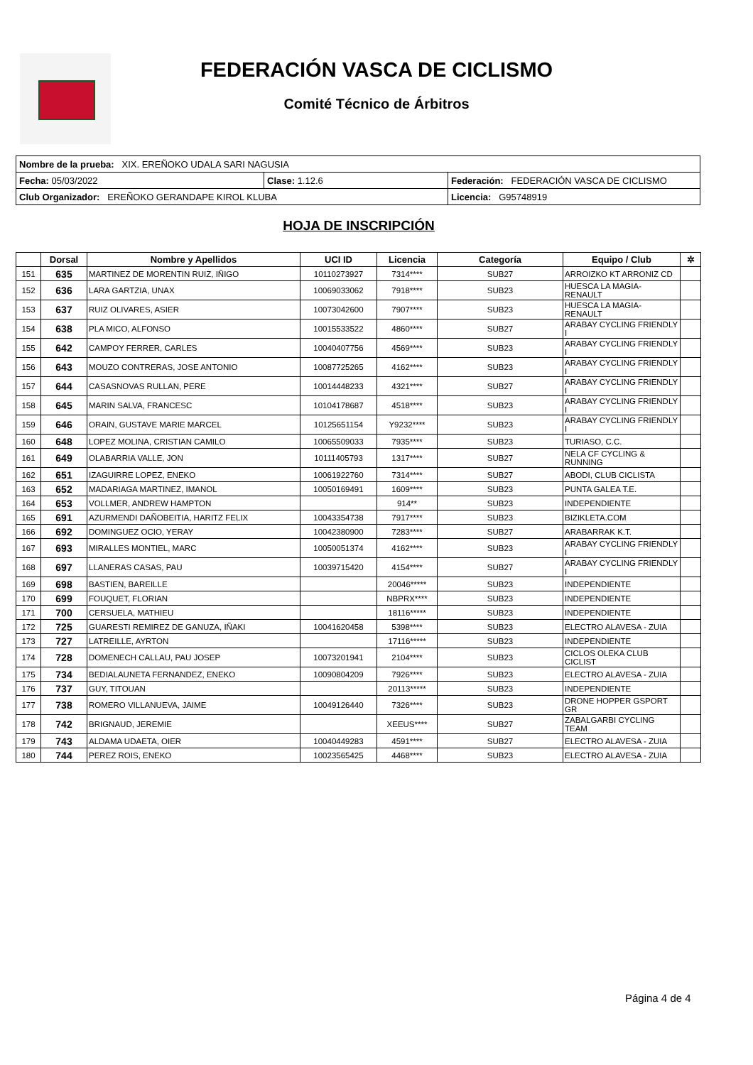FEDERACIÓN VASCA DE CICLISMO
Comité Técnico de Árbitros
| Nombre de la prueba: XIX. EREÑOKO UDALA SARI NAGUSIA | | |
| Fecha: 05/03/2022 | Clase: 1.12.6 | Federación: FEDERACIÓN VASCA DE CICLISMO |
| Club Organizador: EREÑOKO GERANDAPE KIROL KLUBA | | Licencia: G95748919 |
HOJA DE INSCRIPCIÓN
| | Dorsal | Nombre y Apellidos | UCI ID | Licencia | Categoría | Equipo / Club | ✲ |
| --- | --- | --- | --- | --- | --- | --- | --- |
| 151 | 635 | MARTINEZ DE MORENTIN RUIZ, IÑIGO | 10110273927 | 7314**** | SUB27 | ARROIZKO KT ARRONIZ CD | |
| 152 | 636 | LARA GARTZIA, UNAX | 10069033062 | 7918**** | SUB23 | HUESCA LA MAGIA-RENAULT | |
| 153 | 637 | RUIZ OLIVARES, ASIER | 10073042600 | 7907**** | SUB23 | HUESCA LA MAGIA-RENAULT | |
| 154 | 638 | PLA MICO, ALFONSO | 10015533522 | 4860**** | SUB27 | ARABAY CYCLING FRIENDLY I | |
| 155 | 642 | CAMPOY FERRER, CARLES | 10040407756 | 4569**** | SUB23 | ARABAY CYCLING FRIENDLY I | |
| 156 | 643 | MOUZO CONTRERAS, JOSE ANTONIO | 10087725265 | 4162**** | SUB23 | ARABAY CYCLING FRIENDLY I | |
| 157 | 644 | CASASNOVAS RULLAN, PERE | 10014448233 | 4321**** | SUB27 | ARABAY CYCLING FRIENDLY I | |
| 158 | 645 | MARIN SALVA, FRANCESC | 10104178687 | 4518**** | SUB23 | ARABAY CYCLING FRIENDLY I | |
| 159 | 646 | ORAIN, GUSTAVE MARIE MARCEL | 10125651154 | Y9232**** | SUB23 | ARABAY CYCLING FRIENDLY I | |
| 160 | 648 | LOPEZ MOLINA, CRISTIAN CAMILO | 10065509033 | 7935**** | SUB23 | TURIASO, C.C. | |
| 161 | 649 | OLABARRIA VALLE, JON | 10111405793 | 1317**** | SUB27 | NELA CF CYCLING & RUNNING | |
| 162 | 651 | IZAGUIRRE LOPEZ, ENEKO | 10061922760 | 7314**** | SUB27 | ABODI, CLUB CICLISTA | |
| 163 | 652 | MADARIAGA MARTINEZ, IMANOL | 10050169491 | 1609**** | SUB23 | PUNTA GALEA T.E. | |
| 164 | 653 | VOLLMER, ANDREW HAMPTON | | 914** | SUB23 | INDEPENDIENTE | |
| 165 | 691 | AZURMENDI DAÑOBEITIA, HARITZ FELIX | 10043354738 | 7917**** | SUB23 | BIZIKLETA.COM | |
| 166 | 692 | DOMINGUEZ OCIO, YERAY | 10042380900 | 7283**** | SUB27 | ARABARRAK K.T. | |
| 167 | 693 | MIRALLES MONTIEL, MARC | 10050051374 | 4162**** | SUB23 | ARABAY CYCLING FRIENDLY I | |
| 168 | 697 | LLANERAS CASAS, PAU | 10039715420 | 4154**** | SUB27 | ARABAY CYCLING FRIENDLY I | |
| 169 | 698 | BASTIEN, BAREILLE | | 20046***** | SUB23 | INDEPENDIENTE | |
| 170 | 699 | FOUQUET, FLORIAN | | NBPRX**** | SUB23 | INDEPENDIENTE | |
| 171 | 700 | CERSUELA, MATHIEU | | 18116***** | SUB23 | INDEPENDIENTE | |
| 172 | 725 | GUARESTI REMIREZ DE GANUZA, IÑAKI | 10041620458 | 5398**** | SUB23 | ELECTRO ALAVESA - ZUIA | |
| 173 | 727 | LATREILLE, AYRTON | | 17116***** | SUB23 | INDEPENDIENTE | |
| 174 | 728 | DOMENECH CALLAU, PAU JOSEP | 10073201941 | 2104**** | SUB23 | CICLOS OLEKA CLUB CICLIST | |
| 175 | 734 | BEDIALAUNETA FERNANDEZ, ENEKO | 10090804209 | 7926**** | SUB23 | ELECTRO ALAVESA - ZUIA | |
| 176 | 737 | GUY, TITOUAN | | 20113***** | SUB23 | INDEPENDIENTE | |
| 177 | 738 | ROMERO VILLANUEVA, JAIME | 10049126440 | 7326**** | SUB23 | DRONE HOPPER GSPORT GR | |
| 178 | 742 | BRIGNAUD, JEREMIE | | XEEUS**** | SUB27 | ZABALGARBI CYCLING TEAM | |
| 179 | 743 | ALDAMA UDAETA, OIER | 10040449283 | 4591**** | SUB27 | ELECTRO ALAVESA - ZUIA | |
| 180 | 744 | PEREZ ROIS, ENEKO | 10023565425 | 4468**** | SUB23 | ELECTRO ALAVESA - ZUIA | |
Página 4 de 4